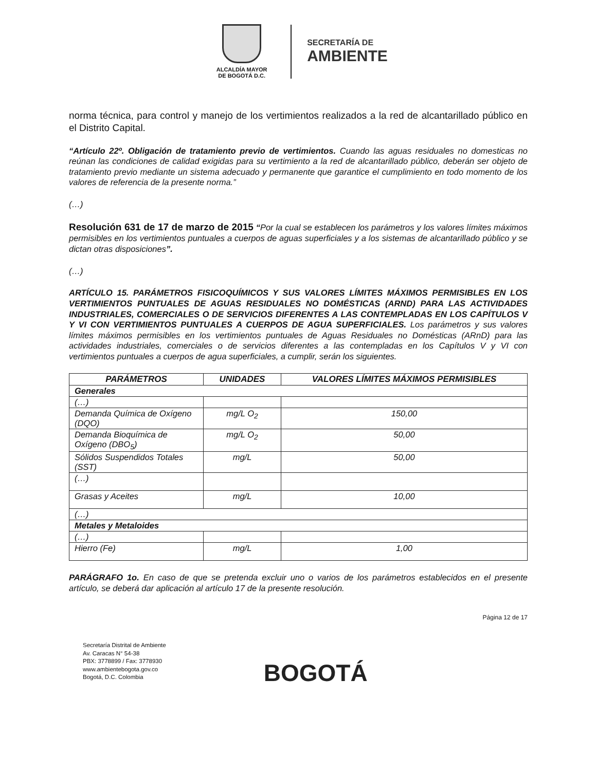ALCALDÍA MAYOR
DE BOGOTÁ D.C.
SECRETARÍA DE
AMBIENTE
norma técnica, para control y manejo de los vertimientos realizados a la red de alcantarillado público en el Distrito Capital.
“Artículo 22º. Obligación de tratamiento previo de vertimientos. Cuando las aguas residuales no domesticas no reúnan las condiciones de calidad exigidas para su vertimiento a la red de alcantarillado público, deberán ser objeto de tratamiento previo mediante un sistema adecuado y permanente que garantice el cumplimiento en todo momento de los valores de referencia de la presente norma.”
(…)
Resolución 631 de 17 de marzo de 2015 “Por la cual se establecen los parámetros y los valores límites máximos permisibles en los vertimientos puntuales a cuerpos de aguas superficiales y a los sistemas de alcantarillado público y se dictan otras disposiciones”.
(…)
ARTÍCULO 15. PARÁMETROS FISICOQUÍMICOS Y SUS VALORES LÍMITES MÁXIMOS PERMISIBLES EN LOS VERTIMIENTOS PUNTUALES DE AGUAS RESIDUALES NO DOMÉSTICAS (ARND) PARA LAS ACTIVIDADES INDUSTRIALES, COMERCIALES O DE SERVICIOS DIFERENTES A LAS CONTEMPLADAS EN LOS CAPÍTULOS V Y VI CON VERTIMIENTOS PUNTUALES A CUERPOS DE AGUA SUPERFICIALES. Los parámetros y sus valores límites máximos permisibles en los vertimientos puntuales de Aguas Residuales no Domésticas (ARnD) para las actividades industriales, comerciales o de servicios diferentes a las contempladas en los Capítulos V y VI con vertimientos puntuales a cuerpos de agua superficiales, a cumplir, serán los siguientes.
| PARÁMETROS | UNIDADES | VALORES LÍMITES MÁXIMOS PERMISIBLES |
| --- | --- | --- |
| Generales | | |
| (…) | | |
| Demanda Química de Oxígeno (DQO) | mg/L O<sub>2</sub> | 150,00 |
| Demanda Bioquímica de Oxígeno (DBO<sub>5</sub>) | mg/L O<sub>2</sub> | 50,00 |
| Sólidos Suspendidos Totales (SST) | mg/L | 50,00 |
| (…) | | |
| Grasas y Aceites | mg/L | 10,00 |
| (…) | | |
| Metales y Metaloides | | |
| (…) | | |
| Hierro (Fe) | mg/L | 1,00 |
PARÁGRAFO 1o. En caso de que se pretenda excluir uno o varios de los parámetros establecidos en el presente artículo, se deberá dar aplicación al artículo 17 de la presente resolución.
Página 12 de 17
Secretaría Distrital de Ambiente
Av. Caracas N° 54-38
PBX: 3778899 / Fax: 3778930
www.ambientebogota.gov.co
Bogotá, D.C. Colombia
BOGOTÁ